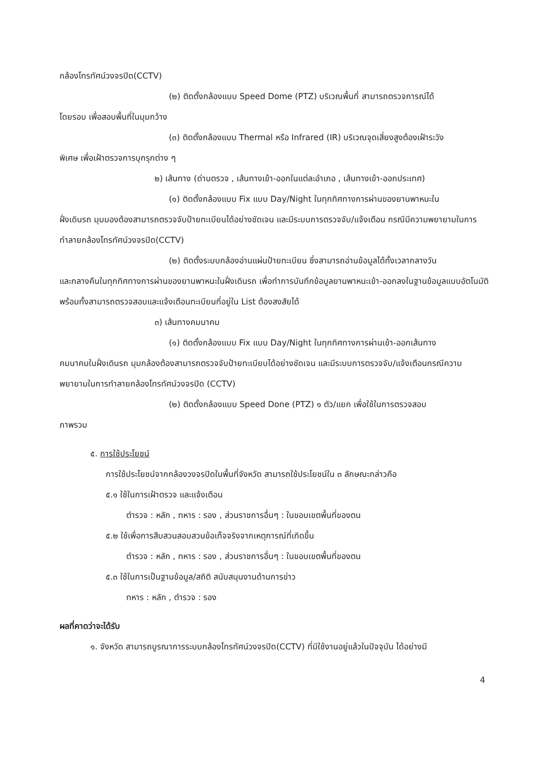กล้องโทรทัศน์วงจรปิด(CCTV)
(๒) ติดตั้งกล้องแบบ Speed Dome (PTZ) บริเวณพื้นที่ สามารถตรวจการณ์ได้
โดยรอบ เพื่อสอบพื้นที่ในมุมกว้าง
(๓) ติดตั้งกล้องแบบ Thermal หรือ Infrared (IR) บริเวณจุดเสี่ยงสูงต้องเฝ้าระวัง
พิเศษ เพื่อเฝ้าตรวจการบุกรุกต่าง ๆ
๒) เส้นทาง (ด่านตรวจ , เส้นทางเข้า-ออกในแต่ละอำเภอ , เส้นทางเข้า-ออกประเทศ)
(๑) ติดตั้งกล้องแบบ Fix แบบ Day/Night ในทุกทิศทางการผ่านของยานพาหนะใน
ฝั่งเดินรถ มุมมองต้องสามารถตรวจจับป้ายทะเบียนได้อย่างชัดเจน และมีระบบการตรวจจับ/แจ้งเตือน กรณีมีความพยายามในการทำลายกล้องโทรทัศน์วงจรปิด(CCTV)
(๒) ติดตั้งระบบกล้องอ่านแผ่นป้ายทะเบียน ซึ่งสามารถอ่านข้อมูลได้ทั้งเวลากลางวัน
และกลางคืนในทุกทิศทางการผ่านของยานพาหนะในฝั่งเดินรถ เพื่อทำการบันทึกข้อมูลยานพาหนะเข้า-ออกลงในฐานข้อมูลแบบอัตโนมัติ พร้อมทั้งสามารถตรวจสอบและแจ้งเตือนทะเบียนที่อยู่ใน List ต้องสงสัยได้
๓) เส้นทางคมนาคม
(๑) ติดตั้งกล้องแบบ Fix แบบ Day/Night ในทุกทิศทางการผ่านเข้า-ออกเส้นทาง
คมนาคมในฝั่งเดินรถ มุมกล้องต้องสามารถตรวจจับป้ายทะเบียบได้อย่างชัดเจน และมีระบบการตรวจจับ/แจ้งเตือนกรณีความพยายามในการทำลายกล้องโทรทัศน์วงจรปิด (CCTV)
(๒) ติดตั้งกล้องแบบ Speed Done (PTZ) ๑ ตัว/แยก เพื่อใช้ในการตรวจสอบ
ภาพรวม
๕. การใช้ประโยชน์
การใช้ประโยชน์จากกล้องวงจรปิดในพื้นที่จังหวัด สามารถใช้ประโยชน์ใน ๓ ลักษณะกล่าวคือ
๕.๑ ใช้ในการเฝ้าตรวจ และแจ้งเตือน
ตำรวจ : หลัก , ทหาร : รอง , ส่วนราชการอื่นๆ : ในขอบเขตพื้นที่ของตน
๕.๒ ใช้เพื่อการสืบสวนสอบสวนข้อเท็จจริงจากเหตุการณ์ที่เกิดขึ้น
ตำรวจ : หลัก , ทหาร : รอง , ส่วนราชการอื่นๆ : ในขอบเขตพื้นที่ของตน
๕.๓ ใช้ในการเป็นฐานข้อมูล/สถิติ สนับสนุนงานด้านการข่าว
ทหาร : หลัก , ตำรวจ : รอง
ผลที่คาดว่าจะได้รับ
๑. จังหวัด สามารถบูรณาการระบบกล้องโทรทัศน์วงจรปิด(CCTV) ที่มีใช้งานอยู่แล้วในปัจจุบัน ได้อย่างมี
4